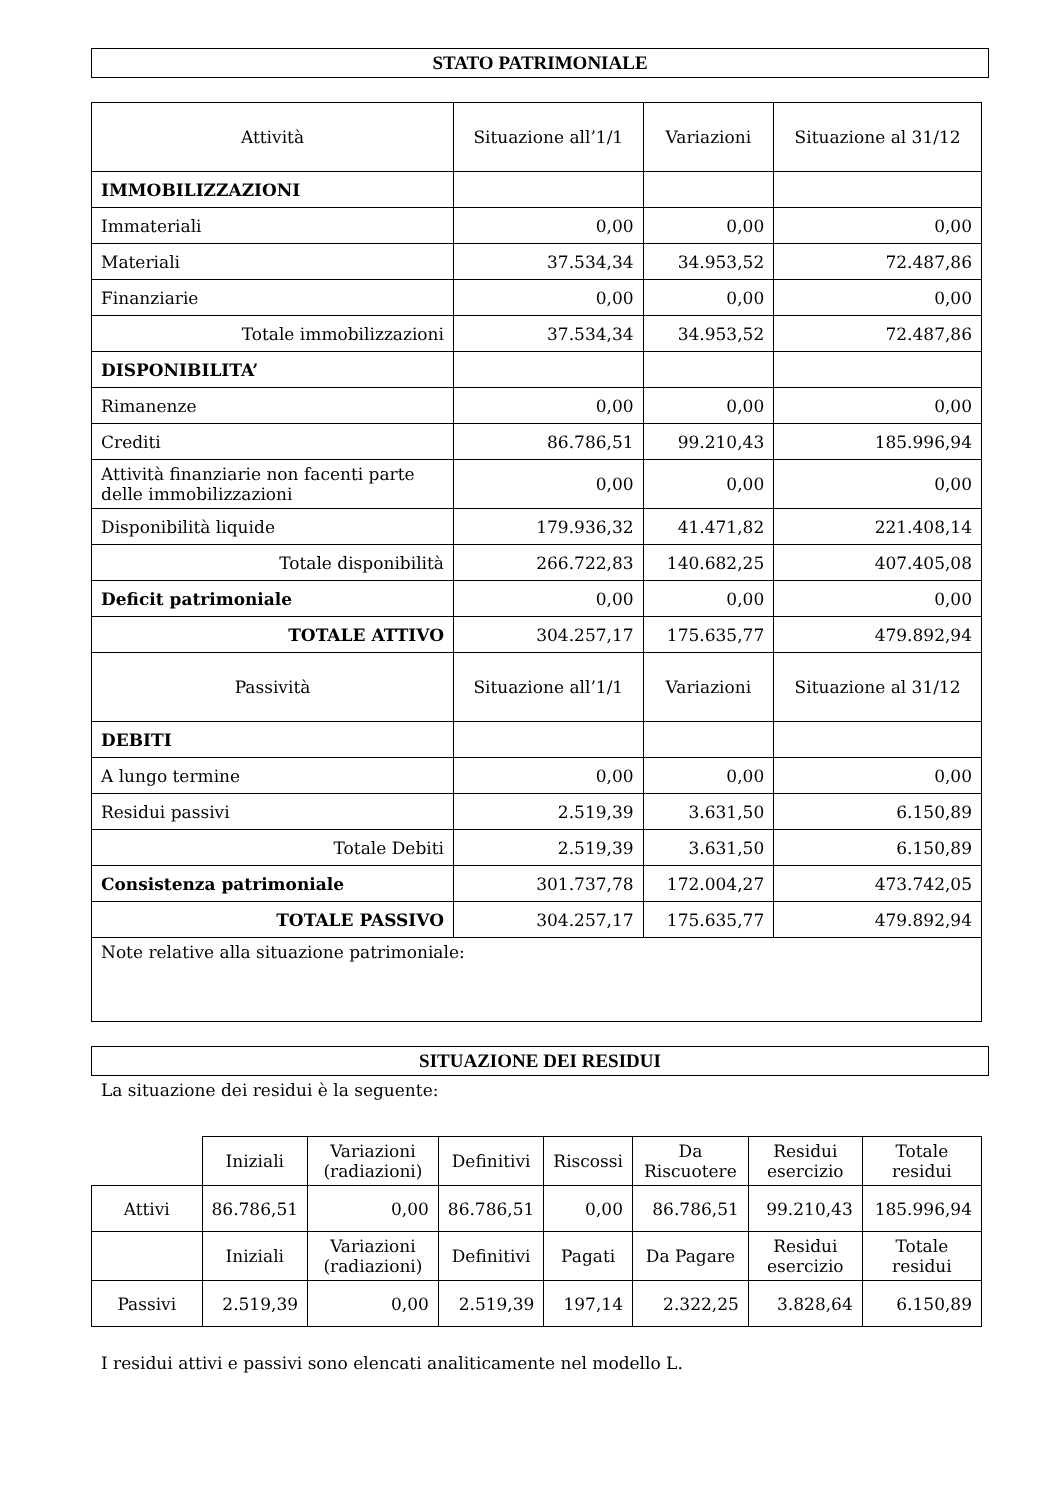STATO PATRIMONIALE
| Attività | Situazione all’1/1 | Variazioni | Situazione al 31/12 |
| --- | --- | --- | --- |
| IMMOBILIZZAZIONI | | | |
| Immateriali | 0,00 | 0,00 | 0,00 |
| Materiali | 37.534,34 | 34.953,52 | 72.487,86 |
| Finanziarie | 0,00 | 0,00 | 0,00 |
| Totale immobilizzazioni | 37.534,34 | 34.953,52 | 72.487,86 |
| DISPONIBILITA’ | | | |
| Rimanenze | 0,00 | 0,00 | 0,00 |
| Crediti | 86.786,51 | 99.210,43 | 185.996,94 |
| Attività finanziarie non facenti parte delle immobilizzazioni | 0,00 | 0,00 | 0,00 |
| Disponibilità liquide | 179.936,32 | 41.471,82 | 221.408,14 |
| Totale disponibilità | 266.722,83 | 140.682,25 | 407.405,08 |
| Deficit patrimoniale | 0,00 | 0,00 | 0,00 |
| TOTALE ATTIVO | 304.257,17 | 175.635,77 | 479.892,94 |
| Passività | Situazione all’1/1 | Variazioni | Situazione al 31/12 |
| DEBITI | | | |
| A lungo termine | 0,00 | 0,00 | 0,00 |
| Residui passivi | 2.519,39 | 3.631,50 | 6.150,89 |
| Totale Debiti | 2.519,39 | 3.631,50 | 6.150,89 |
| Consistenza patrimoniale | 301.737,78 | 172.004,27 | 473.742,05 |
| TOTALE PASSIVO | 304.257,17 | 175.635,77 | 479.892,94 |
| Note relative alla situazione patrimoniale: | | | |
SITUAZIONE DEI RESIDUI
La situazione dei residui è la seguente:
| | Iniziali | Variazioni (radiazioni) | Definitivi | Riscossi | Da Riscuotere | Residui esercizio | Totale residui |
| Attivi | 86.786,51 | 0,00 | 86.786,51 | 0,00 | 86.786,51 | 99.210,43 | 185.996,94 |
| | Iniziali | Variazioni (radiazioni) | Definitivi | Pagati | Da Pagare | Residui esercizio | Totale residui |
| Passivi | 2.519,39 | 0,00 | 2.519,39 | 197,14 | 2.322,25 | 3.828,64 | 6.150,89 |
I residui attivi e passivi sono elencati analiticamente nel modello L.